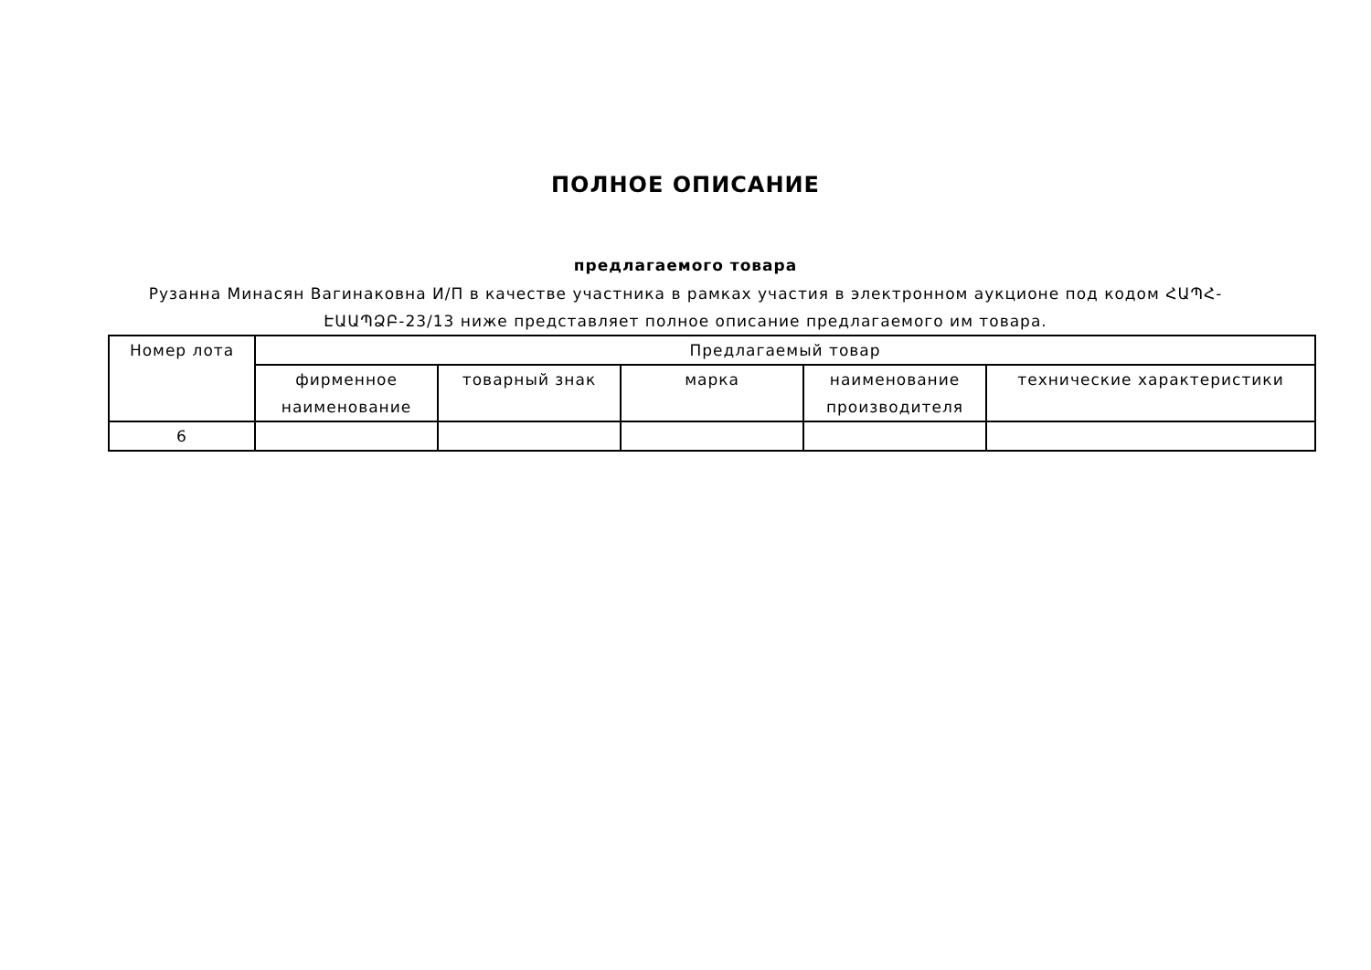ПОЛНОЕ ОПИСАНИЕ
предлагаемого товара
Рузанна Минасян Вагинаковна И/П в качестве участника в рамках участия в электронном аукционе под кодом ՀԱՊՀ-ԷԱԱՊՁԲ-23/13 ниже представляет полное описание предлагаемого им товара.
| Номер лота | Предлагаемый товар | | | | |
| --- | --- | --- | --- | --- | --- |
| | фирменное наименование | товарный знак | марка | наименование производителя | технические характеристики |
| 6 | | | | | |